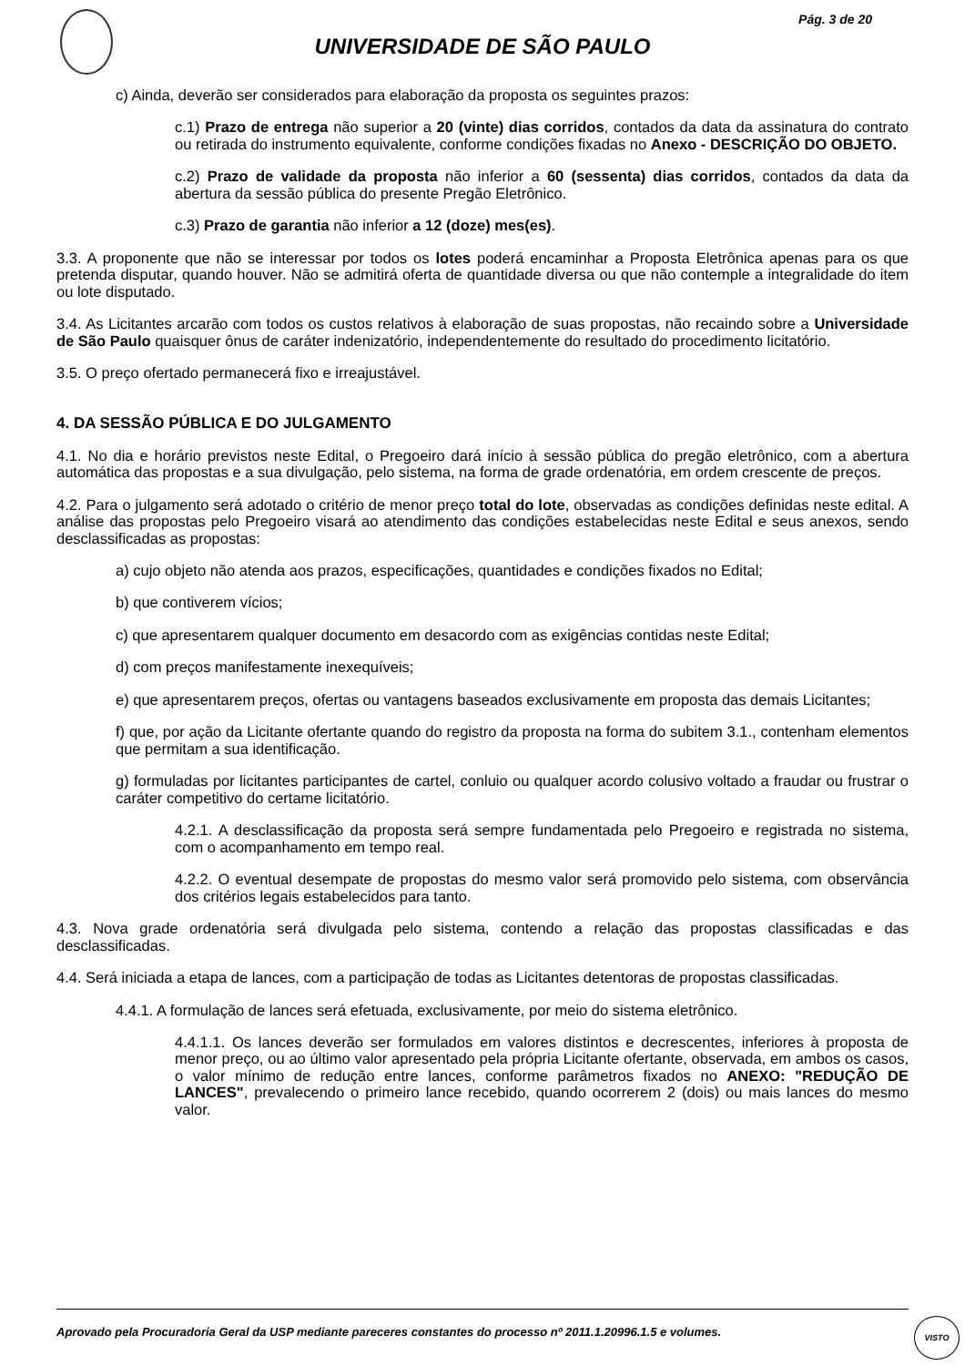Pág. 3 de 20
UNIVERSIDADE DE SÃO PAULO
c) Ainda, deverão ser considerados para elaboração da proposta os seguintes prazos:
c.1) Prazo de entrega não superior a 20 (vinte) dias corridos, contados da data da assinatura do contrato ou retirada do instrumento equivalente, conforme condições fixadas no Anexo - DESCRIÇÃO DO OBJETO.
c.2) Prazo de validade da proposta não inferior a 60 (sessenta) dias corridos, contados da data da abertura da sessão pública do presente Pregão Eletrônico.
c.3) Prazo de garantia não inferior a 12 (doze) mes(es).
3.3. A proponente que não se interessar por todos os lotes poderá encaminhar a Proposta Eletrônica apenas para os que pretenda disputar, quando houver. Não se admitirá oferta de quantidade diversa ou que não contemple a integralidade do item ou lote disputado.
3.4. As Licitantes arcarão com todos os custos relativos à elaboração de suas propostas, não recaindo sobre a Universidade de São Paulo quaisquer ônus de caráter indenizatório, independentemente do resultado do procedimento licitatório.
3.5. O preço ofertado permanecerá fixo e irreajustável.
4. DA SESSÃO PÚBLICA E DO JULGAMENTO
4.1. No dia e horário previstos neste Edital, o Pregoeiro dará início à sessão pública do pregão eletrônico, com a abertura automática das propostas e a sua divulgação, pelo sistema, na forma de grade ordenatória, em ordem crescente de preços.
4.2. Para o julgamento será adotado o critério de menor preço total do lote, observadas as condições definidas neste edital. A análise das propostas pelo Pregoeiro visará ao atendimento das condições estabelecidas neste Edital e seus anexos, sendo desclassificadas as propostas:
a) cujo objeto não atenda aos prazos, especificações, quantidades e condições fixados no Edital;
b) que contiverem vícios;
c) que apresentarem qualquer documento em desacordo com as exigências contidas neste Edital;
d) com preços manifestamente inexequíveis;
e) que apresentarem preços, ofertas ou vantagens baseados exclusivamente em proposta das demais Licitantes;
f) que, por ação da Licitante ofertante quando do registro da proposta na forma do subitem 3.1., contenham elementos que permitam a sua identificação.
g) formuladas por licitantes participantes de cartel, conluio ou qualquer acordo colusivo voltado a fraudar ou frustrar o caráter competitivo do certame licitatório.
4.2.1. A desclassificação da proposta será sempre fundamentada pelo Pregoeiro e registrada no sistema, com o acompanhamento em tempo real.
4.2.2. O eventual desempate de propostas do mesmo valor será promovido pelo sistema, com observância dos critérios legais estabelecidos para tanto.
4.3. Nova grade ordenatória será divulgada pelo sistema, contendo a relação das propostas classificadas e das desclassificadas.
4.4. Será iniciada a etapa de lances, com a participação de todas as Licitantes detentoras de propostas classificadas.
4.4.1. A formulação de lances será efetuada, exclusivamente, por meio do sistema eletrônico.
4.4.1.1. Os lances deverão ser formulados em valores distintos e decrescentes, inferiores à proposta de menor preço, ou ao último valor apresentado pela própria Licitante ofertante, observada, em ambos os casos, o valor mínimo de redução entre lances, conforme parâmetros fixados no ANEXO: "REDUÇÃO DE LANCES", prevalecendo o primeiro lance recebido, quando ocorrerem 2 (dois) ou mais lances do mesmo valor.
Aprovado pela Procuradoria Geral da USP mediante pareceres constantes do processo nº 2011.1.20996.1.5 e volumes.
VISTO